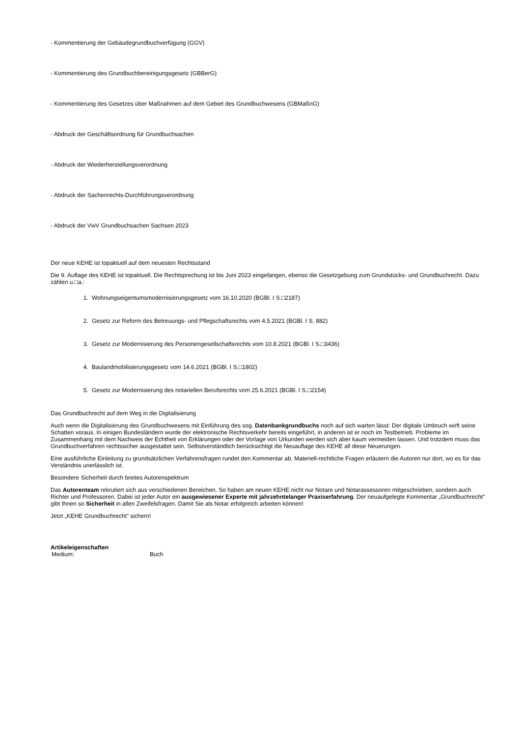- Kommentierung der Gebäudegrundbuchverfügung (GGV)
- Kommentierung des Grundbuchbereinigungsgesetz (GBBerG)
- Kommentierung des Gesetzes über Maßnahmen auf dem Gebiet des Grundbuchwesens (GBMaßnG)
- Abdruck der Geschäftsordnung für Grundbuchsachen
- Abdruck der Wiederherstellungsverordnung
- Abdruck der Sachenrechts-Durchführungsverordnung
- Abdruck der VwV Grundbuchsachen Sachsen 2023
Der neue KEHE ist topaktuell auf dem neuesten Rechtsstand
Die 9. Auflage des KEHE ist topaktuell. Die Rechtsprechung ist bis Juni 2023 eingefangen, ebenso die Gesetzgebung zum Grundstücks- und Grundbuchrecht. Dazu zählen u.□a.:
1. Wohnungseigentumsmodernisierungsgesetz vom 16.10.2020 (BGBl. I S.□2187)
2. Gesetz zur Reform des Betreuungs- und Pflegschaftsrechts vom 4.5.2021 (BGBl. I S. 882)
3. Gesetz zur Modernisierung des Personengesellschaftsrechts vom 10.8.2021 (BGBl. I S.□3436)
4. Baulandmobilisierungsgesetz vom 14.6.2021 (BGBl. I S.□1802)
5. Gesetz zur Modernisierung des notariellen Berufsrechts vom 25.6.2021 (BGBl. I S.□2154)
Das Grundbuchrecht auf dem Weg in die Digitalisierung
Auch wenn die Digitalisierung des Grundbuchwesens mit Einführung des sog. Datenbankgrundbuchs noch auf sich warten lässt: Der digitale Umbruch wirft seine Schatten voraus. In einigen Bundesländern wurde der elektronische Rechtsverkehr bereits eingeführt, in anderen ist er noch im Testbetrieb. Probleme im Zusammenhang mit dem Nachweis der Echtheit von Erklärungen oder der Vorlage von Urkunden werden sich aber kaum vermeiden lassen. Und trotzdem muss das Grundbuchverfahren rechtssicher ausgestaltet sein. Selbstverständlich berücksichtigt die Neuauflage des KEHE all diese Neuerungen.
Eine ausführliche Einleitung zu grundsätzlichen Verfahrensfragen rundet den Kommentar ab. Materiell-rechtliche Fragen erläutern die Autoren nur dort, wo es für das Verständnis unerlässlich ist.
Besondere Sicherheit durch breites Autorenspektrum
Das Autorenteam rekrutiert sich aus verschiedenen Bereichen. So haben am neuen KEHE nicht nur Notare und Notarassessoren mitgeschrieben, sondern auch Richter und Professoren. Dabei ist jeder Autor ein ausgewiesener Experte mit jahrzehntelanger Praxiserfahrung. Der neuaufgelegte Kommentar „Grundbuchrecht" gibt Ihnen so Sicherheit in allen Zweifelsfragen. Damit Sie als Notar erfolgreich arbeiten können!
Jetzt „KEHE Grundbuchrecht" sichern!
Artikeleigenschaften
| Medium: | Buch |